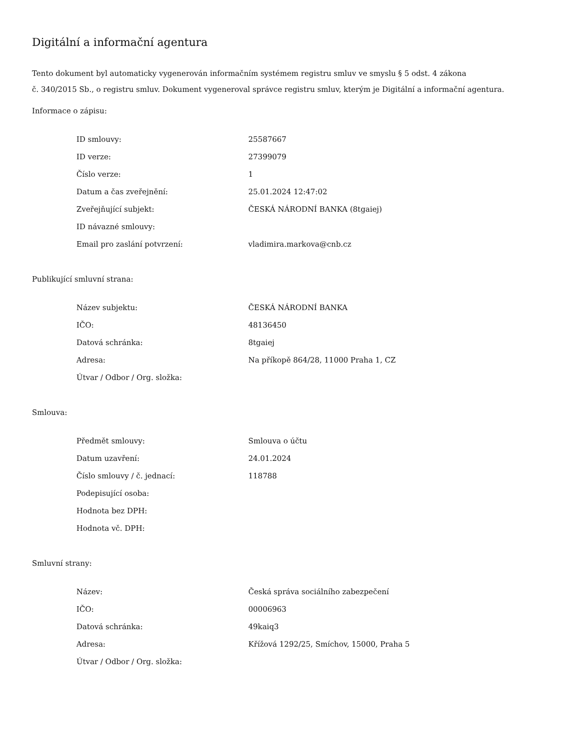Digitální a informační agentura
Tento dokument byl automaticky vygenerován informačním systémem registru smluv ve smyslu § 5 odst. 4 zákona
č. 340/2015 Sb., o registru smluv. Dokument vygeneroval správce registru smluv, kterým je Digitální a informační agentura.
Informace o zápisu:
| ID smlouvy: | 25587667 |
| ID verze: | 27399079 |
| Číslo verze: | 1 |
| Datum a čas zveřejnění: | 25.01.2024 12:47:02 |
| Zveřejňující subjekt: | ČESKÁ NÁRODNÍ BANKA (8tgaiej) |
| ID návazné smlouvy: | |
| Email pro zaslání potvrzení: | vladimira.markova@cnb.cz |
Publikující smluvní strana:
| Název subjektu: | ČESKÁ NÁRODNÍ BANKA |
| IČO: | 48136450 |
| Datová schránka: | 8tgaiej |
| Adresa: | Na příkopě 864/28, 11000 Praha 1, CZ |
| Útvar / Odbor / Org. složka: | |
Smlouva:
| Předmět smlouvy: | Smlouva o účtu |
| Datum uzavření: | 24.01.2024 |
| Číslo smlouvy / č. jednací: | 118788 |
| Podepisující osoba: | |
| Hodnota bez DPH: | |
| Hodnota vč. DPH: | |
Smluvní strany:
| Název: | Česká správa sociálního zabezpečení |
| IČO: | 00006963 |
| Datová schránka: | 49kaiq3 |
| Adresa: | Křížová 1292/25, Smíchov, 15000, Praha 5 |
| Útvar / Odbor / Org. složka: | |